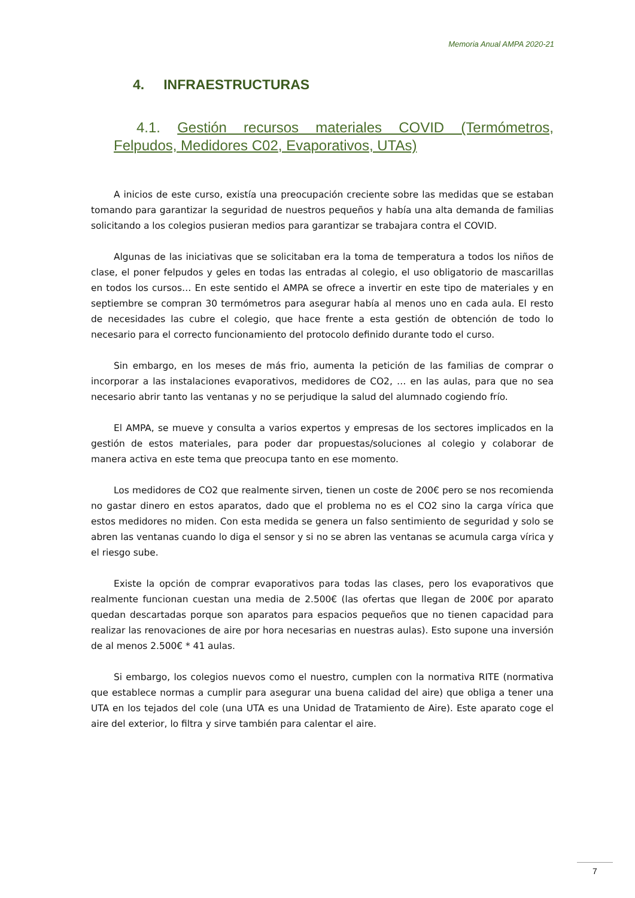Memoria Anual AMPA 2020-21
4. INFRAESTRUCTURAS
4.1. Gestión recursos materiales COVID (Termómetros, Felpudos, Medidores C02, Evaporativos, UTAs)
A inicios de este curso, existía una preocupación creciente sobre las medidas que se estaban tomando para garantizar la seguridad de nuestros pequeños y había una alta demanda de familias solicitando a los colegios pusieran medios para garantizar se trabajara contra el COVID.
Algunas de las iniciativas que se solicitaban era la toma de temperatura a todos los niños de clase, el poner felpudos y geles en todas las entradas al colegio, el uso obligatorio de mascarillas en todos los cursos… En este sentido el AMPA se ofrece a invertir en este tipo de materiales y en septiembre se compran 30 termómetros para asegurar había al menos uno en cada aula. El resto de necesidades las cubre el colegio, que hace frente a esta gestión de obtención de todo lo necesario para el correcto funcionamiento del protocolo definido durante todo el curso.
Sin embargo, en los meses de más frio, aumenta la petición de las familias de comprar o incorporar a las instalaciones evaporativos, medidores de CO2, … en las aulas, para que no sea necesario abrir tanto las ventanas y no se perjudique la salud del alumnado cogiendo frío.
El AMPA, se mueve y consulta a varios expertos y empresas de los sectores implicados en la gestión de estos materiales, para poder dar propuestas/soluciones al colegio y colaborar de manera activa en este tema que preocupa tanto en ese momento.
Los medidores de CO2 que realmente sirven, tienen un coste de 200€ pero se nos recomienda no gastar dinero en estos aparatos, dado que el problema no es el CO2 sino la carga vírica que estos medidores no miden. Con esta medida se genera un falso sentimiento de seguridad y solo se abren las ventanas cuando lo diga el sensor y si no se abren las ventanas se acumula carga vírica y el riesgo sube.
Existe la opción de comprar evaporativos para todas las clases, pero los evaporativos que realmente funcionan cuestan una media de 2.500€ (las ofertas que llegan de 200€ por aparato quedan descartadas porque son aparatos para espacios pequeños que no tienen capacidad para realizar las renovaciones de aire por hora necesarias en nuestras aulas). Esto supone una inversión de al menos 2.500€ * 41 aulas.
Si embargo, los colegios nuevos como el nuestro, cumplen con la normativa RITE (normativa que establece normas a cumplir para asegurar una buena calidad del aire) que obliga a tener una UTA en los tejados del cole (una UTA es una Unidad de Tratamiento de Aire). Este aparato coge el aire del exterior, lo filtra y sirve también para calentar el aire.
7